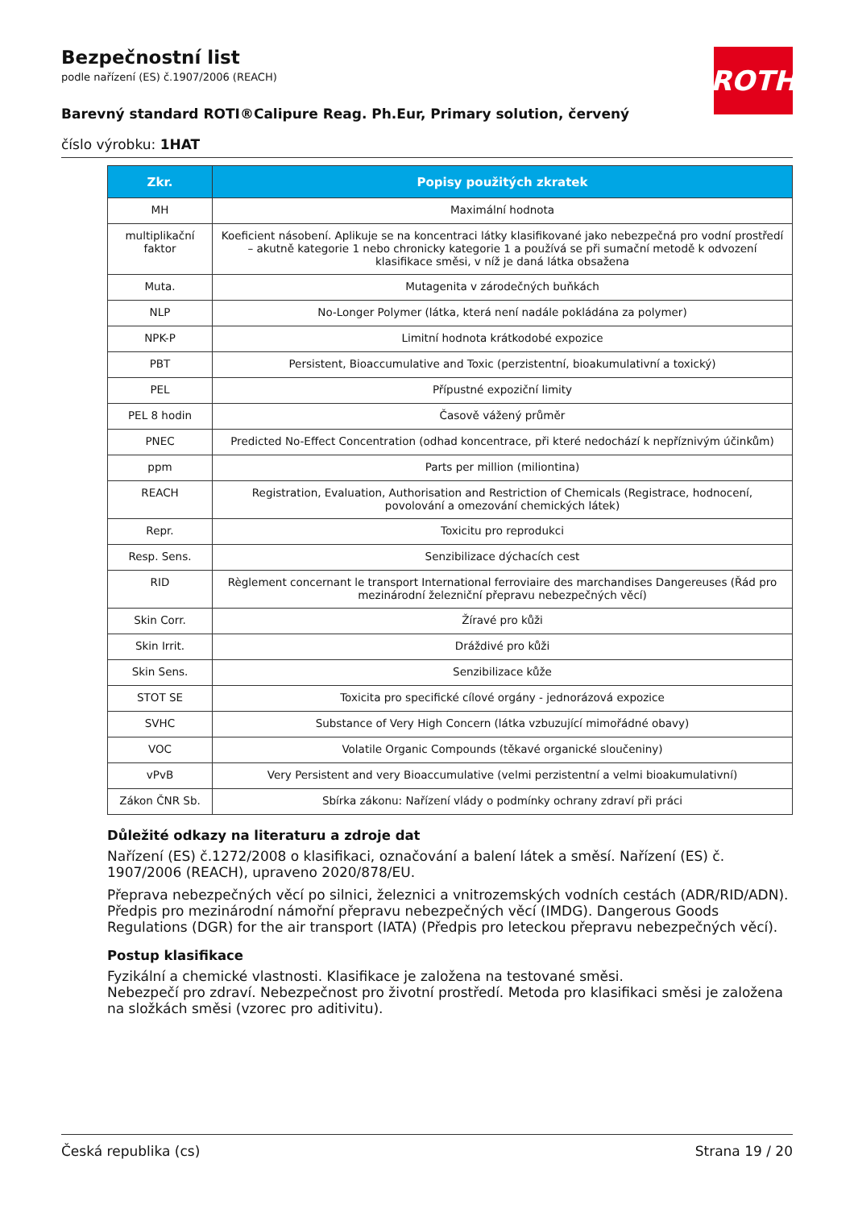Bezpečnostní list
podle nařízení (ES) č.1907/2006 (REACH)
ROTH
Barevný standard ROTI®Calipure Reag. Ph.Eur, Primary solution, červený
číslo výrobku: 1HAT
| Zkr. | Popisy použitých zkratek |
| --- | --- |
| MH | Maximální hodnota |
| multiplikační faktor | Koeficient násobení. Aplikuje se na koncentraci látky klasifikované jako nebezpečná pro vodní prostředí – akutně kategorie 1 nebo chronicky kategorie 1 a používá se při sumační metodě k odvození klasifikace směsi, v níž je daná látka obsažena |
| Muta. | Mutagenita v zárodečných buňkách |
| NLP | No-Longer Polymer (látka, která není nadále pokládána za polymer) |
| NPK-P | Limitní hodnota krátkodobé expozice |
| PBT | Persistent, Bioaccumulative and Toxic (perzistentní, bioakumulativní a toxický) |
| PEL | Přípustné expoziční limity |
| PEL 8 hodin | Časově vážený průměr |
| PNEC | Predicted No-Effect Concentration (odhad koncentrace, při které nedochází k nepříznivým účinkům) |
| ppm | Parts per million (miliontina) |
| REACH | Registration, Evaluation, Authorisation and Restriction of Chemicals (Registrace, hodnocení, povolování a omezování chemických látek) |
| Repr. | Toxicitu pro reprodukci |
| Resp. Sens. | Senzibilizace dýchacích cest |
| RID | Règlement concernant le transport International ferroviaire des marchandises Dangereuses (Řád pro mezinárodní železniční přepravu nebezpečných věcí) |
| Skin Corr. | Žíravé pro kůži |
| Skin Irrit. | Dráždivé pro kůži |
| Skin Sens. | Senzibilizace kůže |
| STOT SE | Toxicita pro specifické cílové orgány - jednorázová expozice |
| SVHC | Substance of Very High Concern (látka vzbuzující mimořádné obavy) |
| VOC | Volatile Organic Compounds (těkavé organické sloučeniny) |
| vPvB | Very Persistent and very Bioaccumulative (velmi perzistentní a velmi bioakumulativní) |
| Zákon ČNR Sb. | Sbírka zákonu: Nařízení vlády o podmínky ochrany zdraví při práci |
Důležité odkazy na literaturu a zdroje dat
Nařízení (ES) č.1272/2008 o klasifikaci, označování a balení látek a směsí. Nařízení (ES) č. 1907/2006 (REACH), upraveno 2020/878/EU.
Přeprava nebezpečných věcí po silnici, železnici a vnitrozemských vodních cestách (ADR/RID/ADN). Předpis pro mezinárodní námořní přepravu nebezpečných věcí (IMDG). Dangerous Goods Regulations (DGR) for the air transport (IATA) (Předpis pro leteckou přepravu nebezpečných věcí).
Postup klasifikace
Fyzikální a chemické vlastnosti. Klasifikace je založena na testované směsi.
Nebezpečí pro zdraví. Nebezpečnost pro životní prostředí. Metoda pro klasifikaci směsi je založena na složkách směsi (vzorec pro aditivitu).
Česká republika (cs) Strana 19 / 20